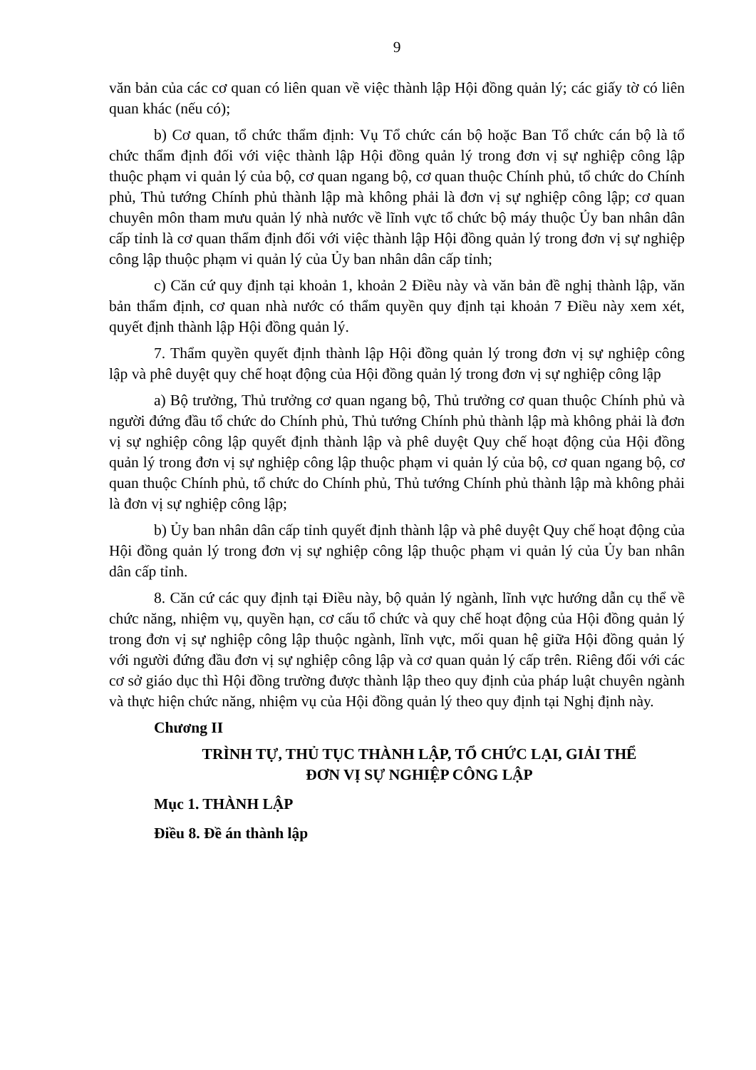9
văn bản của các cơ quan có liên quan về việc thành lập Hội đồng quản lý; các giấy tờ có liên quan khác (nếu có);
b) Cơ quan, tổ chức thẩm định: Vụ Tổ chức cán bộ hoặc Ban Tổ chức cán bộ là tổ chức thẩm định đối với việc thành lập Hội đồng quản lý trong đơn vị sự nghiệp công lập thuộc phạm vi quản lý của bộ, cơ quan ngang bộ, cơ quan thuộc Chính phủ, tổ chức do Chính phủ, Thủ tướng Chính phủ thành lập mà không phải là đơn vị sự nghiệp công lập; cơ quan chuyên môn tham mưu quản lý nhà nước về lĩnh vực tổ chức bộ máy thuộc Ủy ban nhân dân cấp tỉnh là cơ quan thẩm định đối với việc thành lập Hội đồng quản lý trong đơn vị sự nghiệp công lập thuộc phạm vi quản lý của Ủy ban nhân dân cấp tỉnh;
c) Căn cứ quy định tại khoản 1, khoản 2 Điều này và văn bản đề nghị thành lập, văn bản thẩm định, cơ quan nhà nước có thẩm quyền quy định tại khoản 7 Điều này xem xét, quyết định thành lập Hội đồng quản lý.
7. Thẩm quyền quyết định thành lập Hội đồng quản lý trong đơn vị sự nghiệp công lập và phê duyệt quy chế hoạt động của Hội đồng quản lý trong đơn vị sự nghiệp công lập
a) Bộ trưởng, Thủ trưởng cơ quan ngang bộ, Thủ trưởng cơ quan thuộc Chính phủ và người đứng đầu tổ chức do Chính phủ, Thủ tướng Chính phủ thành lập mà không phải là đơn vị sự nghiệp công lập quyết định thành lập và phê duyệt Quy chế hoạt động của Hội đồng quản lý trong đơn vị sự nghiệp công lập thuộc phạm vi quản lý của bộ, cơ quan ngang bộ, cơ quan thuộc Chính phủ, tổ chức do Chính phủ, Thủ tướng Chính phủ thành lập mà không phải là đơn vị sự nghiệp công lập;
b) Ủy ban nhân dân cấp tỉnh quyết định thành lập và phê duyệt Quy chế hoạt động của Hội đồng quản lý trong đơn vị sự nghiệp công lập thuộc phạm vi quản lý của Ủy ban nhân dân cấp tỉnh.
8. Căn cứ các quy định tại Điều này, bộ quản lý ngành, lĩnh vực hướng dẫn cụ thể về chức năng, nhiệm vụ, quyền hạn, cơ cấu tổ chức và quy chế hoạt động của Hội đồng quản lý trong đơn vị sự nghiệp công lập thuộc ngành, lĩnh vực, mối quan hệ giữa Hội đồng quản lý với người đứng đầu đơn vị sự nghiệp công lập và cơ quan quản lý cấp trên. Riêng đối với các cơ sở giáo dục thì Hội đồng trường được thành lập theo quy định của pháp luật chuyên ngành và thực hiện chức năng, nhiệm vụ của Hội đồng quản lý theo quy định tại Nghị định này.
Chương II
TRÌNH TỰ, THỦ TỤC THÀNH LẬP, TỔ CHỨC LẠI, GIẢI THỂ
ĐƠN VỊ SỰ NGHIỆP CÔNG LẬP
Mục 1. THÀNH LẬP
Điều 8. Đề án thành lập